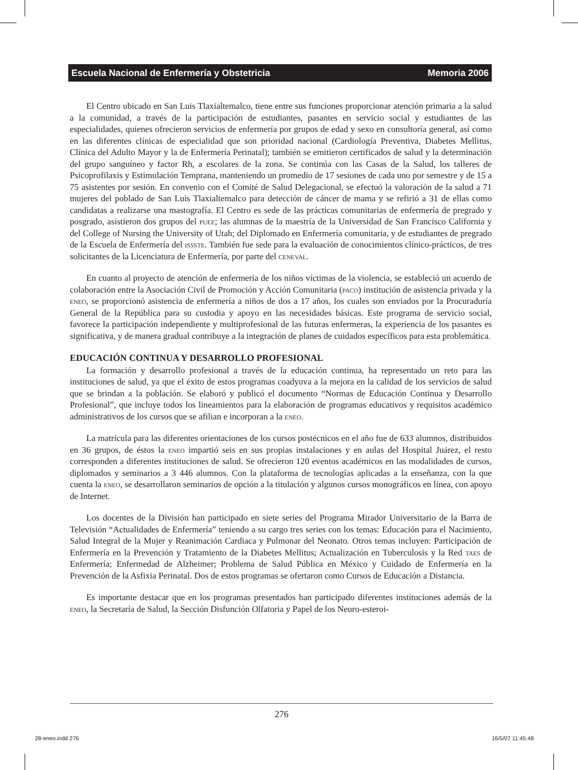Escuela Nacional de Enfermería y Obstetricia Memoria 2006
El Centro ubicado en San Luis Tlaxialtemalco, tiene entre sus funciones proporcionar atención primaria a la salud a la comunidad, a través de la participación de estudiantes, pasantes en servicio social y estudiantes de las especialidades, quienes ofrecieron servicios de enfermería por grupos de edad y sexo en consultoría general, así como en las diferentes clínicas de especialidad que son prioridad nacional (Cardiología Preventiva, Diabetes Mellitus, Clínica del Adulto Mayor y la de Enfermería Perinatal); también se emitieron certificados de salud y la determinación del grupo sanguíneo y factor Rh, a escolares de la zona. Se continúa con las Casas de la Salud, los talleres de Psicoprofilaxis y Estimulación Temprana, manteniendo un promedio de 17 sesiones de cada uno por semestre y de 15 a 75 asistentes por sesión. En convenio con el Comité de Salud Delegacional, se efectuó la valoración de la salud a 71 mujeres del poblado de San Luis Tlaxialtemalco para detección de cáncer de mama y se refirió a 31 de ellas como candidatas a realizarse una mastografía. El Centro es sede de las prácticas comunitarias de enfermería de pregrado y posgrado, asistieron dos grupos del puee; las alumnas de la maestría de la Universidad de San Francisco California y del College of Nursing the University of Utah; del Diplomado en Enfermería comunitaria, y de estudiantes de pregrado de la Escuela de Enfermería del issste. También fue sede para la evaluación de conocimientos clínico-prácticos, de tres solicitantes de la Licenciatura de Enfermería, por parte del ceneval.
En cuanto al proyecto de atención de enfermería de los niños víctimas de la violencia, se estableció un acuerdo de colaboración entre la Asociación Civil de Promoción y Acción Comunitaria (paco) institución de asistencia privada y la eneo, se proporcionó asistencia de enfermería a niños de dos a 17 años, los cuales son enviados por la Procuraduría General de la República para su custodia y apoyo en las necesidades básicas. Este programa de servicio social, favorece la participación independiente y multiprofesional de las futuras enfermeras, la experiencia de los pasantes es significativa, y de manera gradual contribuye a la integración de planes de cuidados específicos para esta problemática.
EDUCACIÓN CONTINUA Y DESARROLLO PROFESIONAL
La formación y desarrollo profesional a través de la educación continua, ha representado un reto para las instituciones de salud, ya que el éxito de estos programas coadyuva a la mejora en la calidad de los servicios de salud que se brindan a la población. Se elaboró y publicó el documento “Normas de Educación Continua y Desarrollo Profesional”, que incluye todos los lineamientos para la elaboración de programas educativos y requisitos académico administrativos de los cursos que se afilian e incorporan a la eneo.
La matrícula para las diferentes orientaciones de los cursos postécnicos en el año fue de 633 alumnos, distribuidos en 36 grupos, de éstos la eneo impartió seis en sus propias instalaciones y en aulas del Hospital Juárez, el resto corresponden a diferentes instituciones de salud. Se ofrecieron 120 eventos académicos en las modalidades de cursos, diplomados y seminarios a 3 446 alumnos. Con la plataforma de tecnologías aplicadas a la enseñanza, con la que cuenta la eneo, se desarrollaron seminarios de opción a la titulación y algunos cursos monográficos en línea, con apoyo de Internet.
Los docentes de la División han participado en siete series del Programa Mirador Universitario de la Barra de Televisión “Actualidades de Enfermería” teniendo a su cargo tres series con los temas: Educación para el Nacimiento, Salud Integral de la Mujer y Reanimación Cardiaca y Pulmonar del Neonato. Otros temas incluyen: Participación de Enfermería en la Prevención y Tratamiento de la Diabetes Mellitus; Actualización en Tuberculosis y la Red taes de Enfermería; Enfermedad de Alzheimer; Problema de Salud Pública en México y Cuidado de Enfermería en la Prevención de la Asfixia Perinatal. Dos de estos programas se ofertaron como Cursos de Educación a Distancia.
Es importante destacar que en los programas presentados han participado diferentes instituciones además de la eneo, la Secretaría de Salud, la Sección Disfunción Olfatoria y Papel de los Neuro-esteroi-
276
28-eneo.indd 276 16/5/07 11:45:48